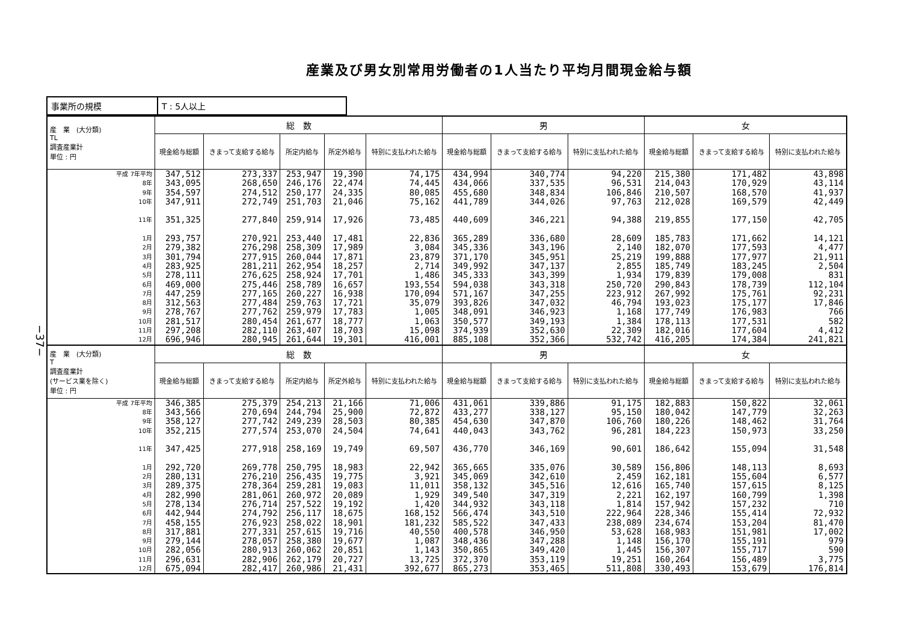産業及び男女別常用労働者の1人当たり平均月間現金給与額
−37−
| 事業所の規模 | T : 5人以上 |
| 産 業 (大分類) TL 調査産業計 単位 : 円 | 総 数 | | | | | 男 | | | 女 | | |
| --- | --- | --- | --- | --- | --- | --- | --- | --- | --- | --- | --- |
| | 現金給与総額 | きまって支給する給与 | 所定内給与 | 所定外給与 | 特別に支払われた給与 | 現金給与総額 | きまって支給する給与 | 特別に支払われた給与 | 現金給与総額 | きまって支給する給与 | 特別に支払われた給与 |
| 平成 7年平均 8年 9年 10年 11年 1月 2月 3月 4月 5月 6月 7月 8月 9月 10月 11月 12月 | 347,512 343,095 354,597 347,911 351,325 293,757 279,382 301,794 283,925 278,111 469,000 447,259 312,563 278,767 281,517 297,208 696,946 | 273,337 268,650 274,512 272,749 277,840 270,921 276,298 277,915 281,211 276,625 275,446 277,165 277,484 277,762 280,454 282,110 280,945 | 253,947 246,176 250,177 251,703 259,914 253,440 258,309 260,044 262,954 258,924 258,789 260,227 259,763 259,979 261,677 263,407 261,644 | 19,390 22,474 24,335 21,046 17,926 17,481 17,989 17,871 18,257 17,701 16,657 16,938 17,721 17,783 18,777 18,703 19,301 | 74,175 74,445 80,085 75,162 73,485 22,836 3,084 23,879 2,714 1,486 193,554 170,094 35,079 1,005 1,063 15,098 416,001 | 434,994 434,066 455,680 441,789 440,609 365,289 345,336 371,170 349,992 345,333 594,038 571,167 393,826 348,091 350,577 374,939 885,108 | 340,774 337,535 348,834 344,026 346,221 336,680 343,196 345,951 347,137 343,399 343,318 347,255 347,032 346,923 349,193 352,630 352,366 | 94,220 96,531 106,846 97,763 94,388 28,609 2,140 25,219 2,855 1,934 250,720 223,912 46,794 1,168 1,384 22,309 532,742 | 215,380 214,043 210,507 212,028 219,855 185,783 182,070 199,888 185,749 179,839 290,843 267,992 193,023 177,749 178,113 182,016 416,205 | 171,482 170,929 168,570 169,579 177,150 171,662 177,593 177,977 183,245 179,008 178,739 175,761 175,177 176,983 177,531 177,604 174,384 | 43,898 43,114 41,937 42,449 42,705 14,121 4,477 21,911 2,504 831 112,104 92,231 17,846 766 582 4,412 241,821 |
| 産 業 (大分類) T 調査産業計 (サービス業を除く) 単位 : 円 | 総 数 | | | | | 男 | | | 女 | | |
| | 現金給与総額 | きまって支給する給与 | 所定内給与 | 所定外給与 | 特別に支払われた給与 | 現金給与総額 | きまって支給する給与 | 特別に支払われた給与 | 現金給与総額 | きまって支給する給与 | 特別に支払われた給与 |
| 平成 7年平均 8年 9年 10年 11年 1月 2月 3月 4月 5月 6月 7月 8月 9月 10月 11月 12月 | 346,385 343,566 358,127 352,215 347,425 292,720 280,131 289,375 282,990 278,134 442,944 458,155 317,881 279,144 282,056 296,631 675,094 | 275,379 270,694 277,742 277,574 277,918 269,778 276,210 278,364 281,061 276,714 274,792 276,923 277,331 278,057 280,913 282,906 282,417 | 254,213 244,794 249,239 253,070 258,169 250,795 256,435 259,281 260,972 257,522 256,117 258,022 257,615 258,380 260,062 262,179 260,986 | 21,166 25,900 28,503 24,504 19,749 18,983 19,775 19,083 20,089 19,192 18,675 18,901 19,716 19,677 20,851 20,727 21,431 | 71,006 72,872 80,385 74,641 69,507 22,942 3,921 11,011 1,929 1,420 168,152 181,232 40,550 1,087 1,143 13,725 392,677 | 431,061 433,277 454,630 440,043 436,770 365,665 345,069 358,132 349,540 344,932 566,474 585,522 400,578 348,436 350,865 372,370 865,273 | 339,886 338,127 347,870 343,762 346,169 335,076 342,610 345,516 347,319 343,118 343,510 347,433 346,950 347,288 349,420 353,119 353,465 | 91,175 95,150 106,760 96,281 90,601 30,589 2,459 12,616 2,221 1,814 222,964 238,089 53,628 1,148 1,445 19,251 511,808 | 182,883 180,042 180,226 184,223 186,642 156,806 162,181 165,740 162,197 157,942 228,346 234,674 168,983 156,170 156,307 160,264 330,493 | 150,822 147,779 148,462 150,973 155,094 148,113 155,604 157,615 160,799 157,232 155,414 153,204 151,981 155,191 155,717 156,489 153,679 | 32,061 32,263 31,764 33,250 31,548 8,693 6,577 8,125 1,398 710 72,932 81,470 17,002 979 590 3,775 176,814 |